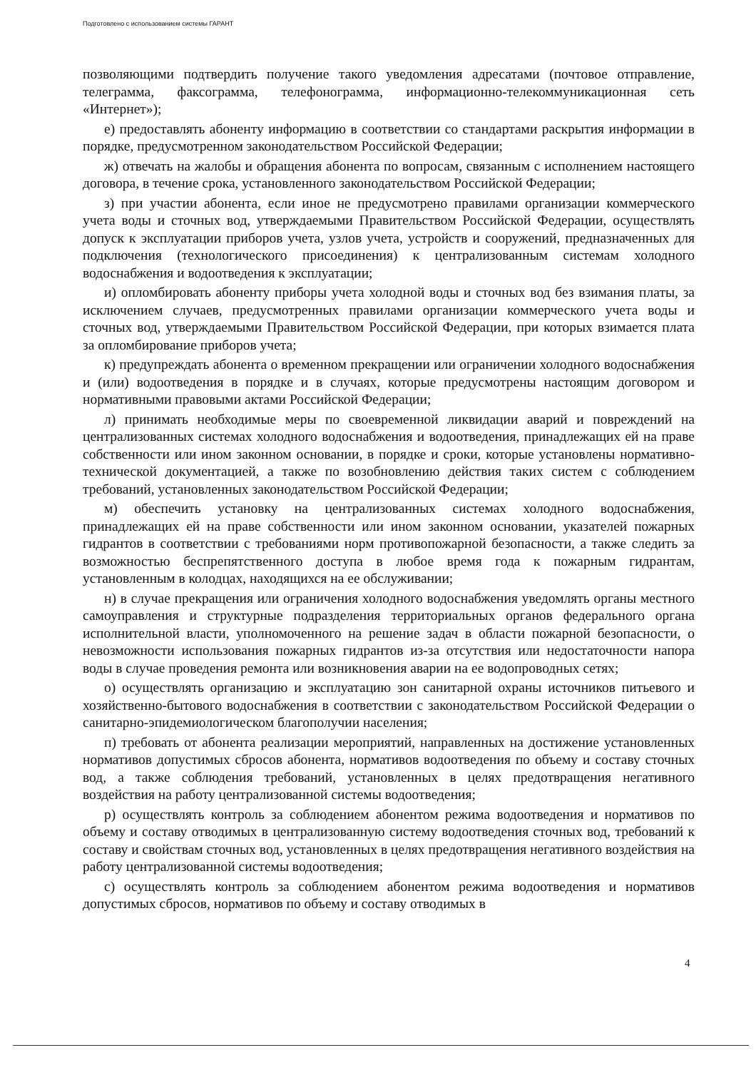Подготовлено с использованием системы ГАРАНТ
позволяющими подтвердить получение такого уведомления адресатами (почтовое отправление, телеграмма, факсограмма, телефонограмма, информационно-телекоммуникационная сеть «Интернет»);
е) предоставлять абоненту информацию в соответствии со стандартами раскрытия информации в порядке, предусмотренном законодательством Российской Федерации;
ж) отвечать на жалобы и обращения абонента по вопросам, связанным с исполнением настоящего договора, в течение срока, установленного законодательством Российской Федерации;
з) при участии абонента, если иное не предусмотрено правилами организации коммерческого учета воды и сточных вод, утверждаемыми Правительством Российской Федерации, осуществлять допуск к эксплуатации приборов учета, узлов учета, устройств и сооружений, предназначенных для подключения (технологического присоединения) к централизованным системам холодного водоснабжения и водоотведения к эксплуатации;
и) опломбировать абоненту приборы учета холодной воды и сточных вод без взимания платы, за исключением случаев, предусмотренных правилами организации коммерческого учета воды и сточных вод, утверждаемыми Правительством Российской Федерации, при которых взимается плата за опломбирование приборов учета;
к) предупреждать абонента о временном прекращении или ограничении холодного водоснабжения и (или) водоотведения в порядке и в случаях, которые предусмотрены настоящим договором и нормативными правовыми актами Российской Федерации;
л) принимать необходимые меры по своевременной ликвидации аварий и повреждений на централизованных системах холодного водоснабжения и водоотведения, принадлежащих ей на праве собственности или ином законном основании, в порядке и сроки, которые установлены нормативно-технической документацией, а также по возобновлению действия таких систем с соблюдением требований, установленных законодательством Российской Федерации;
м) обеспечить установку на централизованных системах холодного водоснабжения, принадлежащих ей на праве собственности или ином законном основании, указателей пожарных гидрантов в соответствии с требованиями норм противопожарной безопасности, а также следить за возможностью беспрепятственного доступа в любое время года к пожарным гидрантам, установленным в колодцах, находящихся на ее обслуживании;
н) в случае прекращения или ограничения холодного водоснабжения уведомлять органы местного самоуправления и структурные подразделения территориальных органов федерального органа исполнительной власти, уполномоченного на решение задач в области пожарной безопасности, о невозможности использования пожарных гидрантов из-за отсутствия или недостаточности напора воды в случае проведения ремонта или возникновения аварии на ее водопроводных сетях;
о) осуществлять организацию и эксплуатацию зон санитарной охраны источников питьевого и хозяйственно-бытового водоснабжения в соответствии с законодательством Российской Федерации о санитарно-эпидемиологическом благополучии населения;
п) требовать от абонента реализации мероприятий, направленных на достижение установленных нормативов допустимых сбросов абонента, нормативов водоотведения по объему и составу сточных вод, а также соблюдения требований, установленных в целях предотвращения негативного воздействия на работу централизованной системы водоотведения;
р) осуществлять контроль за соблюдением абонентом режима водоотведения и нормативов по объему и составу отводимых в централизованную систему водоотведения сточных вод, требований к составу и свойствам сточных вод, установленных в целях предотвращения негативного воздействия на работу централизованной системы водоотведения;
с) осуществлять контроль за соблюдением абонентом режима водоотведения и нормативов допустимых сбросов, нормативов по объему и составу отводимых в
4